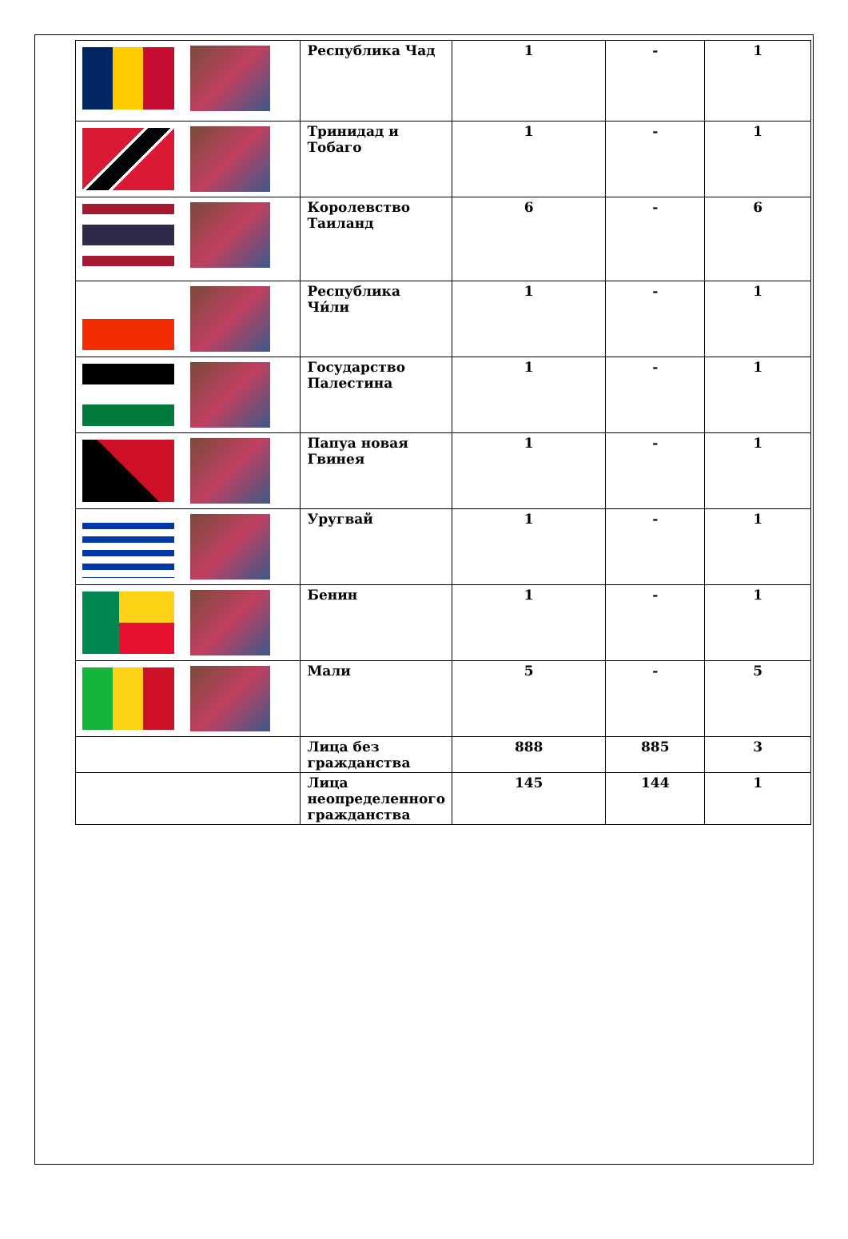| | Республика Чад | 1 | - | 1 |
| | Тринидад и Тобаго | 1 | - | 1 |
| | Королевство Таиланд | 6 | - | 6 |
| | Республика Чи́ли | 1 | - | 1 |
| | Государство Палестина | 1 | - | 1 |
| | Папуа новая Гвинея | 1 | - | 1 |
| | Уругвай | 1 | - | 1 |
| | Бенин | 1 | - | 1 |
| | Мали | 5 | - | 5 |
| | Лица без гражданства | 888 | 885 | 3 |
| | Лица неопределенного гражданства | 145 | 144 | 1 |